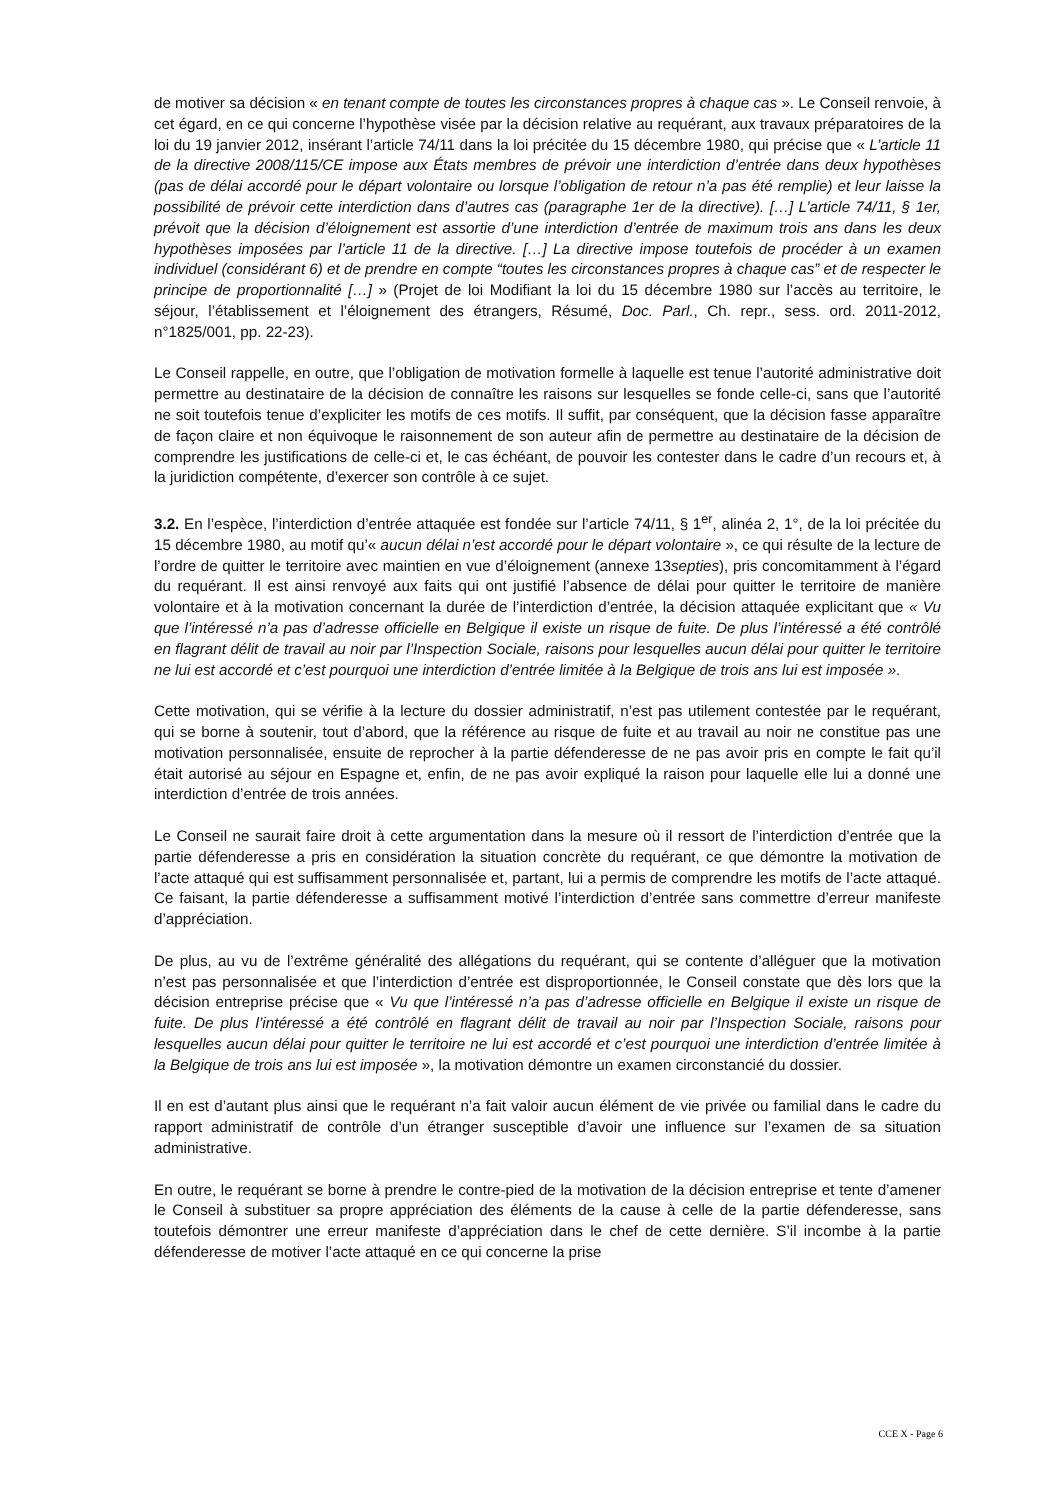de motiver sa décision « en tenant compte de toutes les circonstances propres à chaque cas ». Le Conseil renvoie, à cet égard, en ce qui concerne l’hypothèse visée par la décision relative au requérant, aux travaux préparatoires de la loi du 19 janvier 2012, insérant l’article 74/11 dans la loi précitée du 15 décembre 1980, qui précise que « L’article 11 de la directive 2008/115/CE impose aux États membres de prévoir une interdiction d’entrée dans deux hypothèses (pas de délai accordé pour le départ volontaire ou lorsque l’obligation de retour n’a pas été remplie) et leur laisse la possibilité de prévoir cette interdiction dans d’autres cas (paragraphe 1er de la directive). […] L’article 74/11, § 1er, prévoit que la décision d’éloignement est assortie d’une interdiction d’entrée de maximum trois ans dans les deux hypothèses imposées par l’article 11 de la directive. […] La directive impose toutefois de procéder à un examen individuel (considérant 6) et de prendre en compte “toutes les circonstances propres à chaque cas” et de respecter le principe de proportionnalité […] » (Projet de loi Modifiant la loi du 15 décembre 1980 sur l’accès au territoire, le séjour, l’établissement et l’éloignement des étrangers, Résumé, Doc. Parl., Ch. repr., sess. ord. 2011-2012, n°1825/001, pp. 22-23).
Le Conseil rappelle, en outre, que l’obligation de motivation formelle à laquelle est tenue l’autorité administrative doit permettre au destinataire de la décision de connaître les raisons sur lesquelles se fonde celle-ci, sans que l’autorité ne soit toutefois tenue d’expliciter les motifs de ces motifs. Il suffit, par conséquent, que la décision fasse apparaître de façon claire et non équivoque le raisonnement de son auteur afin de permettre au destinataire de la décision de comprendre les justifications de celle-ci et, le cas échéant, de pouvoir les contester dans le cadre d’un recours et, à la juridiction compétente, d’exercer son contrôle à ce sujet.
3.2. En l’espèce, l’interdiction d’entrée attaquée est fondée sur l’article 74/11, § 1<sup>er</sup>, alinéa 2, 1°, de la loi précitée du 15 décembre 1980, au motif qu’« aucun délai n’est accordé pour le départ volontaire », ce qui résulte de la lecture de l’ordre de quitter le territoire avec maintien en vue d’éloignement (annexe 13septies), pris concomitamment à l’égard du requérant. Il est ainsi renvoyé aux faits qui ont justifié l’absence de délai pour quitter le territoire de manière volontaire et à la motivation concernant la durée de l’interdiction d’entrée, la décision attaquée explicitant que « Vu que l’intéressé n’a pas d’adresse officielle en Belgique il existe un risque de fuite. De plus l’intéressé a été contrôlé en flagrant délit de travail au noir par l’Inspection Sociale, raisons pour lesquelles aucun délai pour quitter le territoire ne lui est accordé et c’est pourquoi une interdiction d’entrée limitée à la Belgique de trois ans lui est imposée ».
Cette motivation, qui se vérifie à la lecture du dossier administratif, n’est pas utilement contestée par le requérant, qui se borne à soutenir, tout d’abord, que la référence au risque de fuite et au travail au noir ne constitue pas une motivation personnalisée, ensuite de reprocher à la partie défenderesse de ne pas avoir pris en compte le fait qu’il était autorisé au séjour en Espagne et, enfin, de ne pas avoir expliqué la raison pour laquelle elle lui a donné une interdiction d’entrée de trois années.
Le Conseil ne saurait faire droit à cette argumentation dans la mesure où il ressort de l’interdiction d’entrée que la partie défenderesse a pris en considération la situation concrète du requérant, ce que démontre la motivation de l’acte attaqué qui est suffisamment personnalisée et, partant, lui a permis de comprendre les motifs de l’acte attaqué. Ce faisant, la partie défenderesse a suffisamment motivé l’interdiction d’entrée sans commettre d’erreur manifeste d’appréciation.
De plus, au vu de l’extrême généralité des allégations du requérant, qui se contente d’alléguer que la motivation n’est pas personnalisée et que l’interdiction d’entrée est disproportionnée, le Conseil constate que dès lors que la décision entreprise précise que « Vu que l’intéressé n’a pas d’adresse officielle en Belgique il existe un risque de fuite. De plus l’intéressé a été contrôlé en flagrant délit de travail au noir par l’Inspection Sociale, raisons pour lesquelles aucun délai pour quitter le territoire ne lui est accordé et c’est pourquoi une interdiction d’entrée limitée à la Belgique de trois ans lui est imposée », la motivation démontre un examen circonstancié du dossier.
Il en est d’autant plus ainsi que le requérant n’a fait valoir aucun élément de vie privée ou familial dans le cadre du rapport administratif de contrôle d’un étranger susceptible d’avoir une influence sur l’examen de sa situation administrative.
En outre, le requérant se borne à prendre le contre-pied de la motivation de la décision entreprise et tente d’amener le Conseil à substituer sa propre appréciation des éléments de la cause à celle de la partie défenderesse, sans toutefois démontrer une erreur manifeste d’appréciation dans le chef de cette dernière. S’il incombe à la partie défenderesse de motiver l’acte attaqué en ce qui concerne la prise
CCE X - Page 6